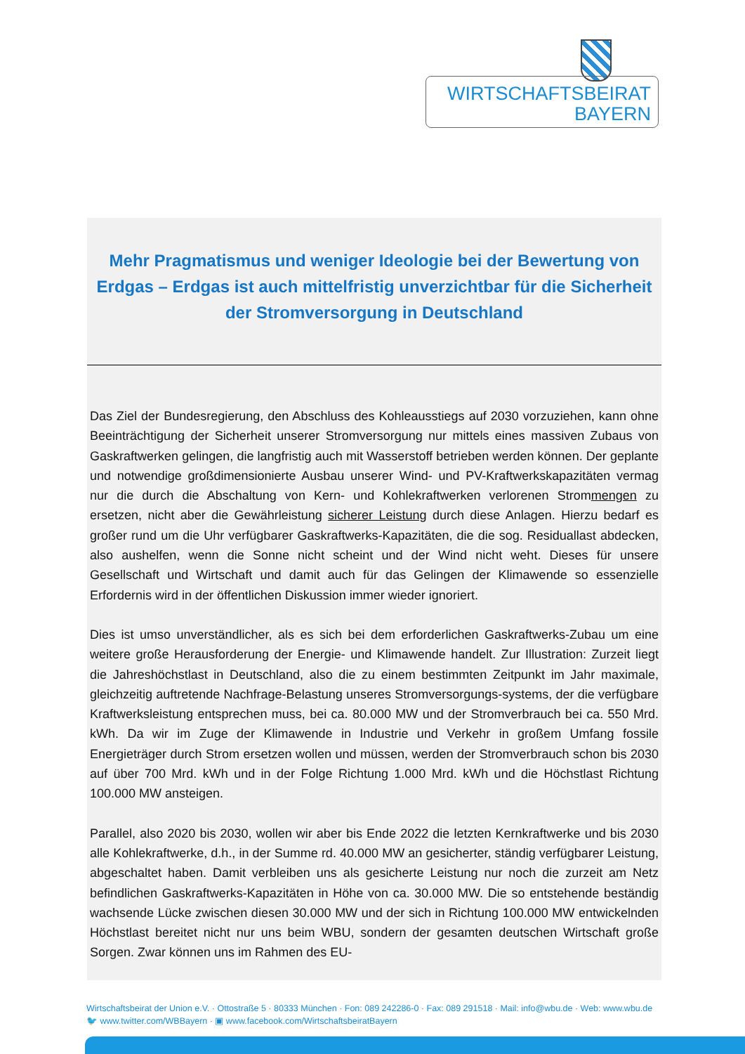WIRTSCHAFTSBEIRAT
BAYERN
Mehr Pragmatismus und weniger Ideologie bei der Bewertung von Erdgas – Erdgas ist auch mittelfristig unverzichtbar für die Sicherheit der Stromversorgung in Deutschland
Das Ziel der Bundesregierung, den Abschluss des Kohleausstiegs auf 2030 vorzuziehen, kann ohne Beeinträchtigung der Sicherheit unserer Stromversorgung nur mittels eines massiven Zubaus von Gaskraftwerken gelingen, die langfristig auch mit Wasserstoff betrieben werden können. Der geplante und notwendige großdimensionierte Ausbau unserer Wind- und PV-Kraftwerkskapazitäten vermag nur die durch die Abschaltung von Kern- und Kohlekraftwerken verlorenen Strommengen zu ersetzen, nicht aber die Gewährleistung sicherer Leistung durch diese Anlagen. Hierzu bedarf es großer rund um die Uhr verfügbarer Gaskraftwerks-Kapazitäten, die die sog. Residuallast abdecken, also aushelfen, wenn die Sonne nicht scheint und der Wind nicht weht. Dieses für unsere Gesellschaft und Wirtschaft und damit auch für das Gelingen der Klimawende so essenzielle Erfordernis wird in der öffentlichen Diskussion immer wieder ignoriert.
Dies ist umso unverständlicher, als es sich bei dem erforderlichen Gaskraftwerks-Zubau um eine weitere große Herausforderung der Energie- und Klimawende handelt. Zur Illustration: Zurzeit liegt die Jahreshöchstlast in Deutschland, also die zu einem bestimmten Zeitpunkt im Jahr maximale, gleichzeitig auftretende Nachfrage-Belastung unseres Stromversorgungs-systems, der die verfügbare Kraftwerksleistung entsprechen muss, bei ca. 80.000 MW und der Stromverbrauch bei ca. 550 Mrd. kWh. Da wir im Zuge der Klimawende in Industrie und Verkehr in großem Umfang fossile Energieträger durch Strom ersetzen wollen und müssen, werden der Stromverbrauch schon bis 2030 auf über 700 Mrd. kWh und in der Folge Richtung 1.000 Mrd. kWh und die Höchstlast Richtung 100.000 MW ansteigen.
Parallel, also 2020 bis 2030, wollen wir aber bis Ende 2022 die letzten Kernkraftwerke und bis 2030 alle Kohlekraftwerke, d.h., in der Summe rd. 40.000 MW an gesicherter, ständig verfügbarer Leistung, abgeschaltet haben. Damit verbleiben uns als gesicherte Leistung nur noch die zurzeit am Netz befindlichen Gaskraftwerks-Kapazitäten in Höhe von ca. 30.000 MW. Die so entstehende beständig wachsende Lücke zwischen diesen 30.000 MW und der sich in Richtung 100.000 MW entwickelnden Höchstlast bereitet nicht nur uns beim WBU, sondern der gesamten deutschen Wirtschaft große Sorgen. Zwar können uns im Rahmen des EU-
Wirtschaftsbeirat der Union e.V. · Ottostraße 5 · 80333 München · Fon: 089 242286-0 · Fax: 089 291518 · Mail: info@wbu.de · Web: www.wbu.de
🐦 www.twitter.com/WBBayern · ▣ www.facebook.com/WirtschaftsbeiratBayern